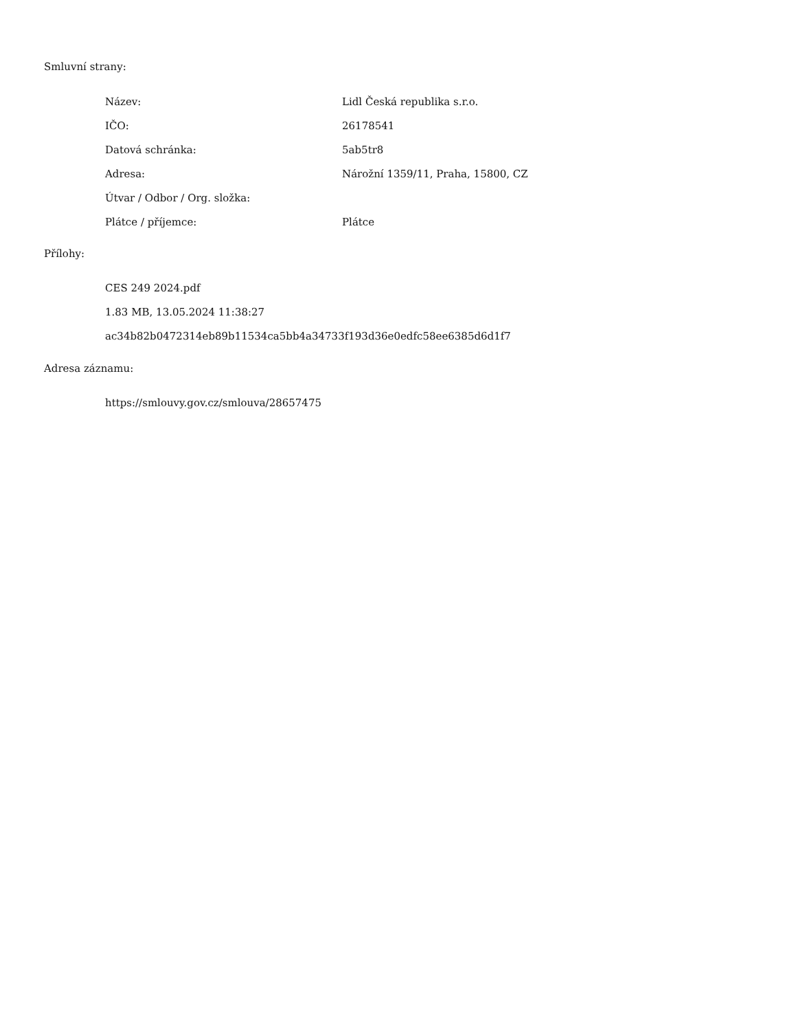Smluvní strany:
| Název: | Lidl Česká republika s.r.o. |
| IČO: | 26178541 |
| Datová schránka: | 5ab5tr8 |
| Adresa: | Nárožní 1359/11, Praha, 15800, CZ |
| Útvar / Odbor / Org. složka: | |
| Plátce / příjemce: | Plátce |
Přílohy:
CES 249 2024.pdf
1.83 MB, 13.05.2024 11:38:27
ac34b82b0472314eb89b11534ca5bb4a34733f193d36e0edfc58ee6385d6d1f7
Adresa záznamu:
https://smlouvy.gov.cz/smlouva/28657475